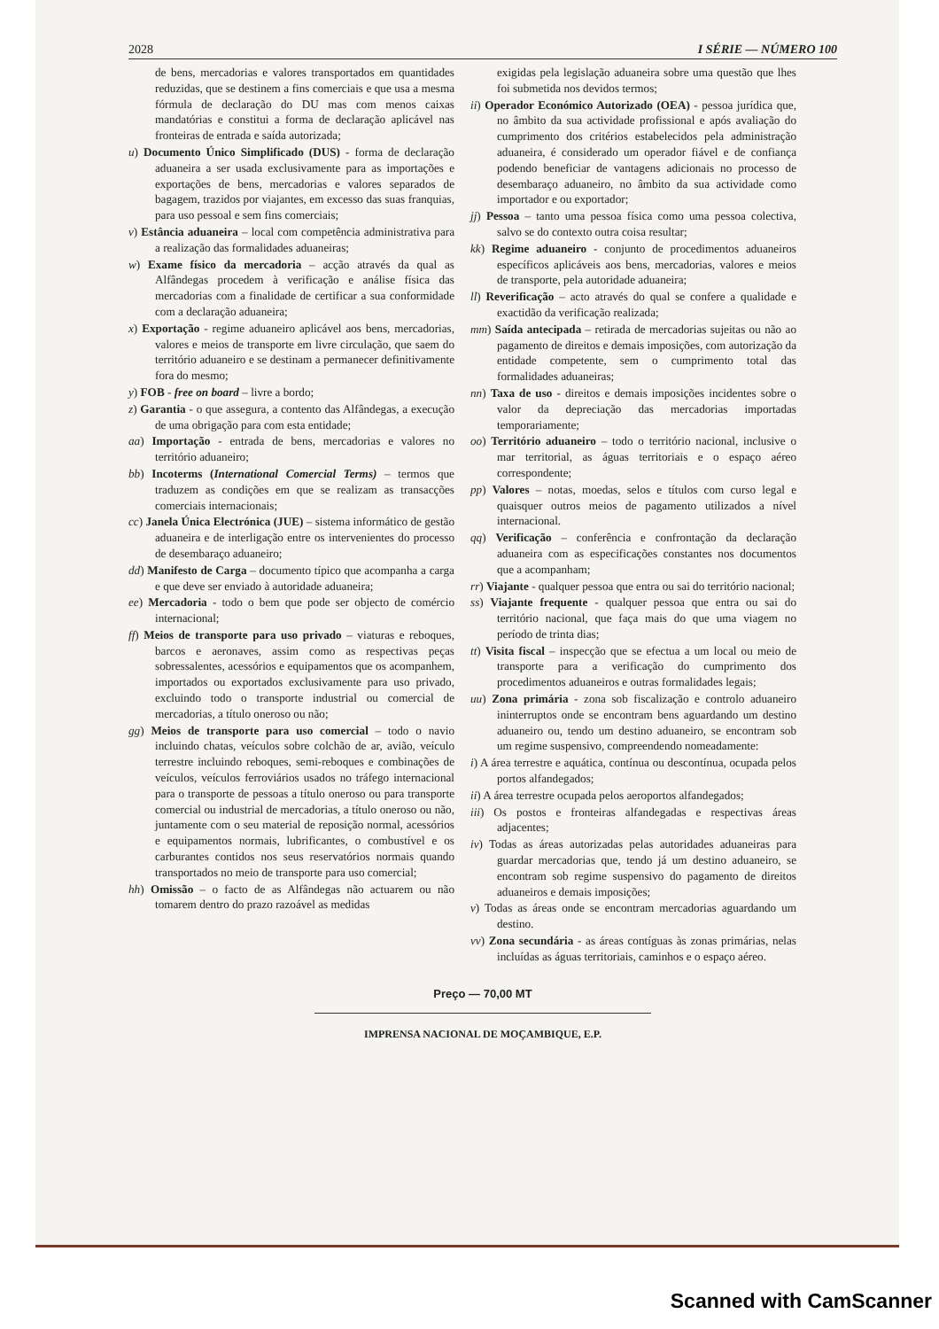2028 I SÉRIE — NÚMERO 100
de bens, mercadorias e valores transportados em quantidades reduzidas, que se destinem a fins comerciais e que usa a mesma fórmula de declaração do DU mas com menos caixas mandatórias e constitui a forma de declaração aplicável nas fronteiras de entrada e saída autorizada;
u) Documento Único Simplificado (DUS) - forma de declaração aduaneira a ser usada exclusivamente para as importações e exportações de bens, mercadorias e valores separados de bagagem, trazidos por viajantes, em excesso das suas franquias, para uso pessoal e sem fins comerciais;
v) Estância aduaneira – local com competência administrativa para a realização das formalidades aduaneiras;
w) Exame físico da mercadoria – acção através da qual as Alfândegas procedem à verificação e análise física das mercadorias com a finalidade de certificar a sua conformidade com a declaração aduaneira;
x) Exportação - regime aduaneiro aplicável aos bens, mercadorias, valores e meios de transporte em livre circulação, que saem do território aduaneiro e se destinam a permanecer definitivamente fora do mesmo;
y) FOB - free on board – livre a bordo;
z) Garantia - o que assegura, a contento das Alfândegas, a execução de uma obrigação para com esta entidade;
aa) Importação - entrada de bens, mercadorias e valores no território aduaneiro;
bb) Incoterms (International Comercial Terms) – termos que traduzem as condições em que se realizam as transacções comerciais internacionais;
cc) Janela Única Electrónica (JUE) – sistema informático de gestão aduaneira e de interligação entre os intervenientes do processo de desembaraço aduaneiro;
dd) Manifesto de Carga – documento típico que acompanha a carga e que deve ser enviado à autoridade aduaneira;
ee) Mercadoria - todo o bem que pode ser objecto de comércio internacional;
ff) Meios de transporte para uso privado – viaturas e reboques, barcos e aeronaves, assim como as respectivas peças sobressalentes, acessórios e equipamentos que os acompanhem, importados ou exportados exclusivamente para uso privado, excluindo todo o transporte industrial ou comercial de mercadorias, a título oneroso ou não;
gg) Meios de transporte para uso comercial – todo o navio incluindo chatas, veículos sobre colchão de ar, avião, veículo terrestre incluindo reboques, semi-reboques e combinações de veículos, veículos ferroviários usados no tráfego internacional para o transporte de pessoas a título oneroso ou para transporte comercial ou industrial de mercadorias, a título oneroso ou não, juntamente com o seu material de reposição normal, acessórios e equipamentos normais, lubrificantes, o combustível e os carburantes contidos nos seus reservatórios normais quando transportados no meio de transporte para uso comercial;
hh) Omissão – o facto de as Alfândegas não actuarem ou não tomarem dentro do prazo razoável as medidas
exigidas pela legislação aduaneira sobre uma questão que lhes foi submetida nos devidos termos;
ii) Operador Económico Autorizado (OEA) - pessoa jurídica que, no âmbito da sua actividade profissional e após avaliação do cumprimento dos critérios estabelecidos pela administração aduaneira, é considerado um operador fiável e de confiança podendo beneficiar de vantagens adicionais no processo de desembaraço aduaneiro, no âmbito da sua actividade como importador e ou exportador;
jj) Pessoa – tanto uma pessoa física como uma pessoa colectiva, salvo se do contexto outra coisa resultar;
kk) Regime aduaneiro - conjunto de procedimentos aduaneiros específicos aplicáveis aos bens, mercadorias, valores e meios de transporte, pela autoridade aduaneira;
ll) Reverificação – acto através do qual se confere a qualidade e exactidão da verificação realizada;
mm) Saída antecipada – retirada de mercadorias sujeitas ou não ao pagamento de direitos e demais imposições, com autorização da entidade competente, sem o cumprimento total das formalidades aduaneiras;
nn) Taxa de uso - direitos e demais imposições incidentes sobre o valor da depreciação das mercadorias importadas temporariamente;
oo) Território aduaneiro – todo o território nacional, inclusive o mar territorial, as águas territoriais e o espaço aéreo correspondente;
pp) Valores – notas, moedas, selos e títulos com curso legal e quaisquer outros meios de pagamento utilizados a nível internacional.
qq) Verificação – conferência e confrontação da declaração aduaneira com as especificações constantes nos documentos que a acompanham;
rr) Viajante - qualquer pessoa que entra ou sai do território nacional;
ss) Viajante frequente - qualquer pessoa que entra ou sai do território nacional, que faça mais do que uma viagem no período de trinta dias;
tt) Visita fiscal – inspecção que se efectua a um local ou meio de transporte para a verificação do cumprimento dos procedimentos aduaneiros e outras formalidades legais;
uu) Zona primária - zona sob fiscalização e controlo aduaneiro ininterruptos onde se encontram bens aguardando um destino aduaneiro ou, tendo um destino aduaneiro, se encontram sob um regime suspensivo, compreendendo nomeadamente:
i) A área terrestre e aquática, contínua ou descontínua, ocupada pelos portos alfandegados;
ii) A área terrestre ocupada pelos aeroportos alfandegados;
iii) Os postos e fronteiras alfandegadas e respectivas áreas adjacentes;
iv) Todas as áreas autorizadas pelas autoridades aduaneiras para guardar mercadorias que, tendo já um destino aduaneiro, se encontram sob regime suspensivo do pagamento de direitos aduaneiros e demais imposições;
v) Todas as áreas onde se encontram mercadorias aguardando um destino.
vv) Zona secundária - as áreas contíguas às zonas primárias, nelas incluídas as águas territoriais, caminhos e o espaço aéreo.
Preço — 70,00 MT
IMPRENSA NACIONAL DE MOÇAMBIQUE, E.P.
Scanned with CamScanner